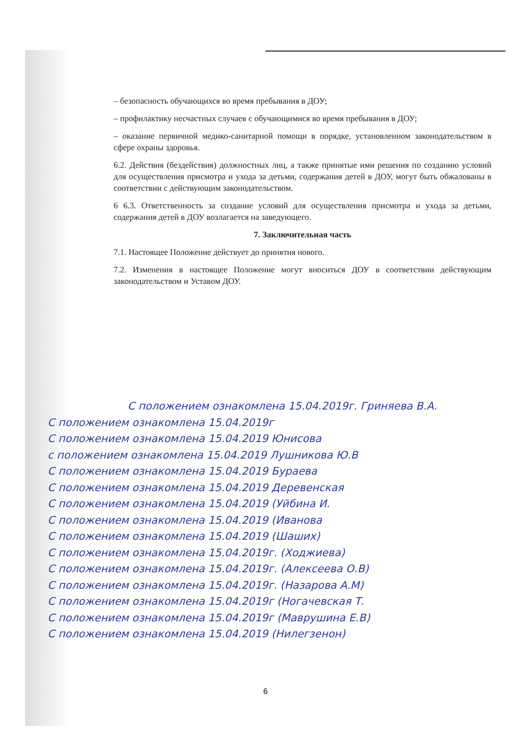– безопасность обучающихся во время пребывания в ДОУ;
– профилактику несчастных случаев с обучающимися во время пребывания в ДОУ;
– оказание первичной медико-санитарной помощи в порядке, установленном законодательством в сфере охраны здоровья.
6.2. Действия (бездействия) должностных лиц, а также принятые ими решения по созданию условий для осуществления присмотра и ухода за детьми, содержания детей в ДОУ, могут быть обжалованы в соответствии с действующим законодательством.
6 6.3. Ответственность за создание условий для осуществления присмотра и ухода за детьми, содержания детей в ДОУ возлагается на заведующего.
7. Заключительная часть
7.1. Настоящее Положение действует до принятия нового.
7.2. Изменения в настоящее Положение могут вноситься ДОУ в соответствии действующим законодательством и Уставом ДОУ.
С положением ознакомлена 15.04.2019г. Гриняева В.А.
С положением ознакомлена 15.04.2019г
С положением ознакомлена 15.04.2019 Юнисова
с положением ознакомлена 15.04.2019 Лушникова Ю.В
С положением ознакомлена 15.04.2019 Бураева
С положением ознакомлена 15.04.2019 Деревенская
С положением ознакомлена 15.04.2019 (Уйбина И.
С положением ознакомлена 15.04.2019 (Иванова
С положением ознакомлена 15.04.2019 (Шаших)
С положением ознакомлена 15.04.2019г. (Ходжиева)
С положением ознакомлена 15.04.2019г. (Алексеева О.В)
С положением ознакомлена 15.04.2019г. (Назарова А.М)
С положением ознакомлена 15.04.2019г (Ногачевская Т.
С положением ознакомлена 15.04.2019г (Маврушина Е.В)
С положением ознакомлена 15.04.2019 (Нилегзенон)
6